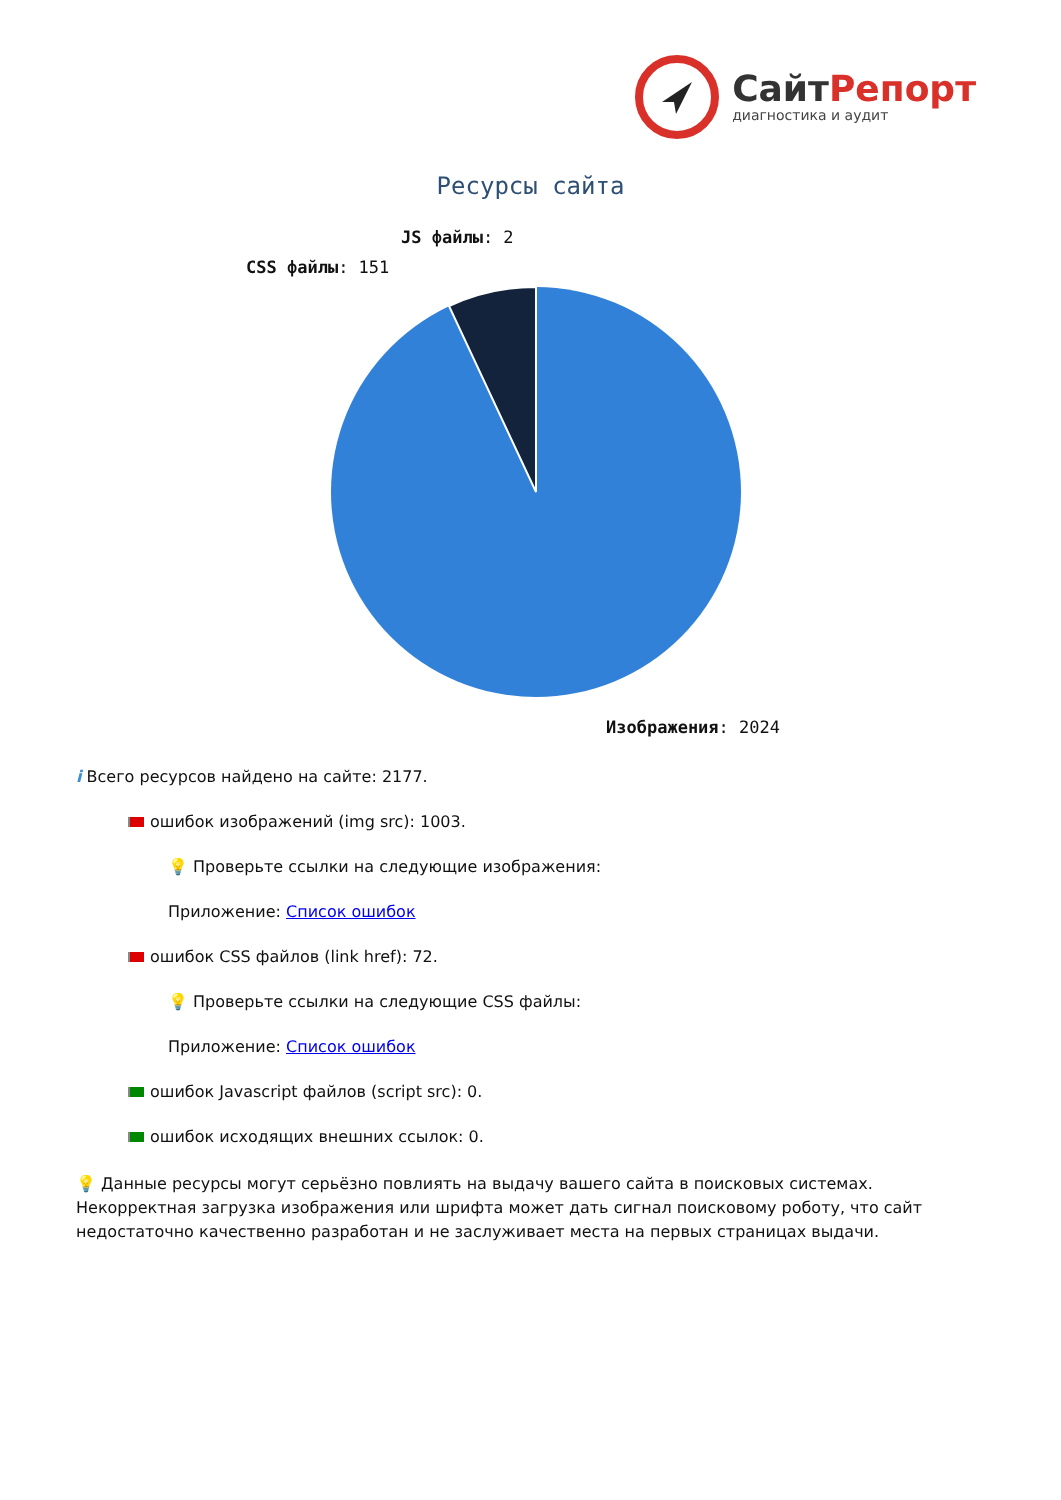СайтРепорт
диагностика и аудит
Ресурсы сайта
JS файлы: 2
CSS файлы: 151
Изображения: 2024
i Всего ресурсов найдено на сайте: 2177.
ошибок изображений (img src): 1003.
💡 Проверьте ссылки на следующие изображения:
Приложение: Список ошибок
ошибок CSS файлов (link href): 72.
💡 Проверьте ссылки на следующие CSS файлы:
Приложение: Список ошибок
ошибок Javascript файлов (script src): 0.
ошибок исходящих внешних ссылок: 0.
💡 Данные ресурсы могут серьёзно повлиять на выдачу вашего сайта в поисковых системах. Некорректная загрузка изображения или шрифта может дать сигнал поисковому роботу, что сайт недостаточно качественно разработан и не заслуживает места на первых страницах выдачи.